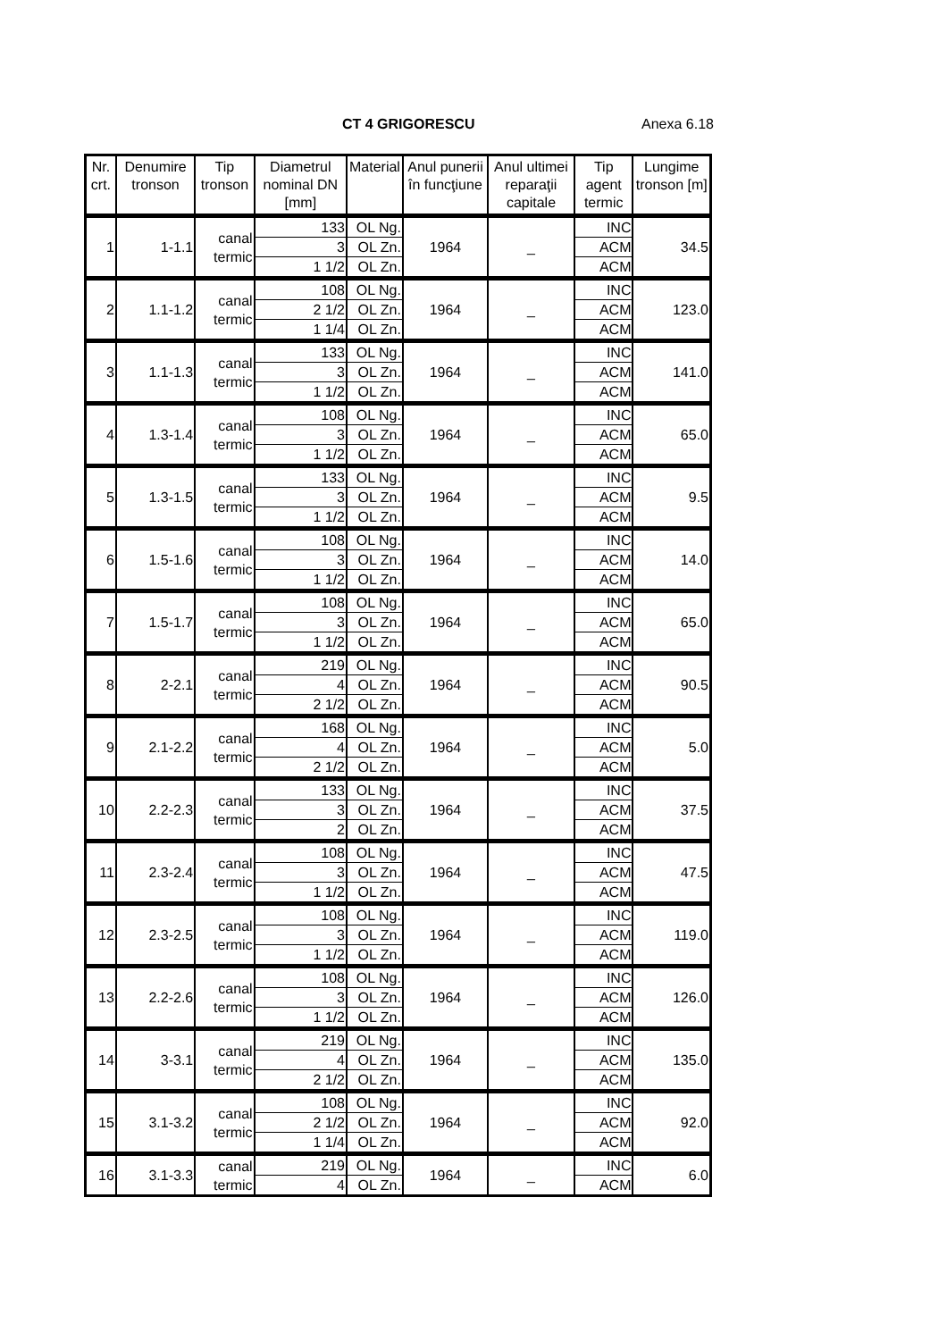CT 4 GRIGORESCU Anexa 6.18
| Nr. crt. | Denumire tronson | Tip tronson | Diametrul nominal DN [mm] | Material | Anul punerii în funcţiune | Anul ultimei reparaţii capitale | Tip agent termic | Lungime tronson [m] |
| --- | --- | --- | --- | --- | --- | --- | --- | --- |
| 1 | 1-1.1 | canal termic | 133 | OL Ng. | 1964 | _ | INC | 34.5 |
| | | | 3 | OL Zn. | | | ACM | |
| | | | 1 1/2 | OL Zn. | | | ACM | |
| 2 | 1.1-1.2 | canal termic | 108 | OL Ng. | 1964 | _ | INC | 123.0 |
| | | | 2 1/2 | OL Zn. | | | ACM | |
| | | | 1 1/4 | OL Zn. | | | ACM | |
| 3 | 1.1-1.3 | canal termic | 133 | OL Ng. | 1964 | _ | INC | 141.0 |
| | | | 3 | OL Zn. | | | ACM | |
| | | | 1 1/2 | OL Zn. | | | ACM | |
| 4 | 1.3-1.4 | canal termic | 108 | OL Ng. | 1964 | _ | INC | 65.0 |
| | | | 3 | OL Zn. | | | ACM | |
| | | | 1 1/2 | OL Zn. | | | ACM | |
| 5 | 1.3-1.5 | canal termic | 133 | OL Ng. | 1964 | _ | INC | 9.5 |
| | | | 3 | OL Zn. | | | ACM | |
| | | | 1 1/2 | OL Zn. | | | ACM | |
| 6 | 1.5-1.6 | canal termic | 108 | OL Ng. | 1964 | _ | INC | 14.0 |
| | | | 3 | OL Zn. | | | ACM | |
| | | | 1 1/2 | OL Zn. | | | ACM | |
| 7 | 1.5-1.7 | canal termic | 108 | OL Ng. | 1964 | _ | INC | 65.0 |
| | | | 3 | OL Zn. | | | ACM | |
| | | | 1 1/2 | OL Zn. | | | ACM | |
| 8 | 2-2.1 | canal termic | 219 | OL Ng. | 1964 | _ | INC | 90.5 |
| | | | 4 | OL Zn. | | | ACM | |
| | | | 2 1/2 | OL Zn. | | | ACM | |
| 9 | 2.1-2.2 | canal termic | 168 | OL Ng. | 1964 | _ | INC | 5.0 |
| | | | 4 | OL Zn. | | | ACM | |
| | | | 2 1/2 | OL Zn. | | | ACM | |
| 10 | 2.2-2.3 | canal termic | 133 | OL Ng. | 1964 | _ | INC | 37.5 |
| | | | 3 | OL Zn. | | | ACM | |
| | | | 2 | OL Zn. | | | ACM | |
| 11 | 2.3-2.4 | canal termic | 108 | OL Ng. | 1964 | _ | INC | 47.5 |
| | | | 3 | OL Zn. | | | ACM | |
| | | | 1 1/2 | OL Zn. | | | ACM | |
| 12 | 2.3-2.5 | canal termic | 108 | OL Ng. | 1964 | _ | INC | 119.0 |
| | | | 3 | OL Zn. | | | ACM | |
| | | | 1 1/2 | OL Zn. | | | ACM | |
| 13 | 2.2-2.6 | canal termic | 108 | OL Ng. | 1964 | _ | INC | 126.0 |
| | | | 3 | OL Zn. | | | ACM | |
| | | | 1 1/2 | OL Zn. | | | ACM | |
| 14 | 3-3.1 | canal termic | 219 | OL Ng. | 1964 | _ | INC | 135.0 |
| | | | 4 | OL Zn. | | | ACM | |
| | | | 2 1/2 | OL Zn. | | | ACM | |
| 15 | 3.1-3.2 | canal termic | 108 | OL Ng. | 1964 | _ | INC | 92.0 |
| | | | 2 1/2 | OL Zn. | | | ACM | |
| | | | 1 1/4 | OL Zn. | | | ACM | |
| 16 | 3.1-3.3 | canal termic | 219 | OL Ng. | 1964 | _ | INC | 6.0 |
| | | | 4 | OL Zn. | | | ACM | |